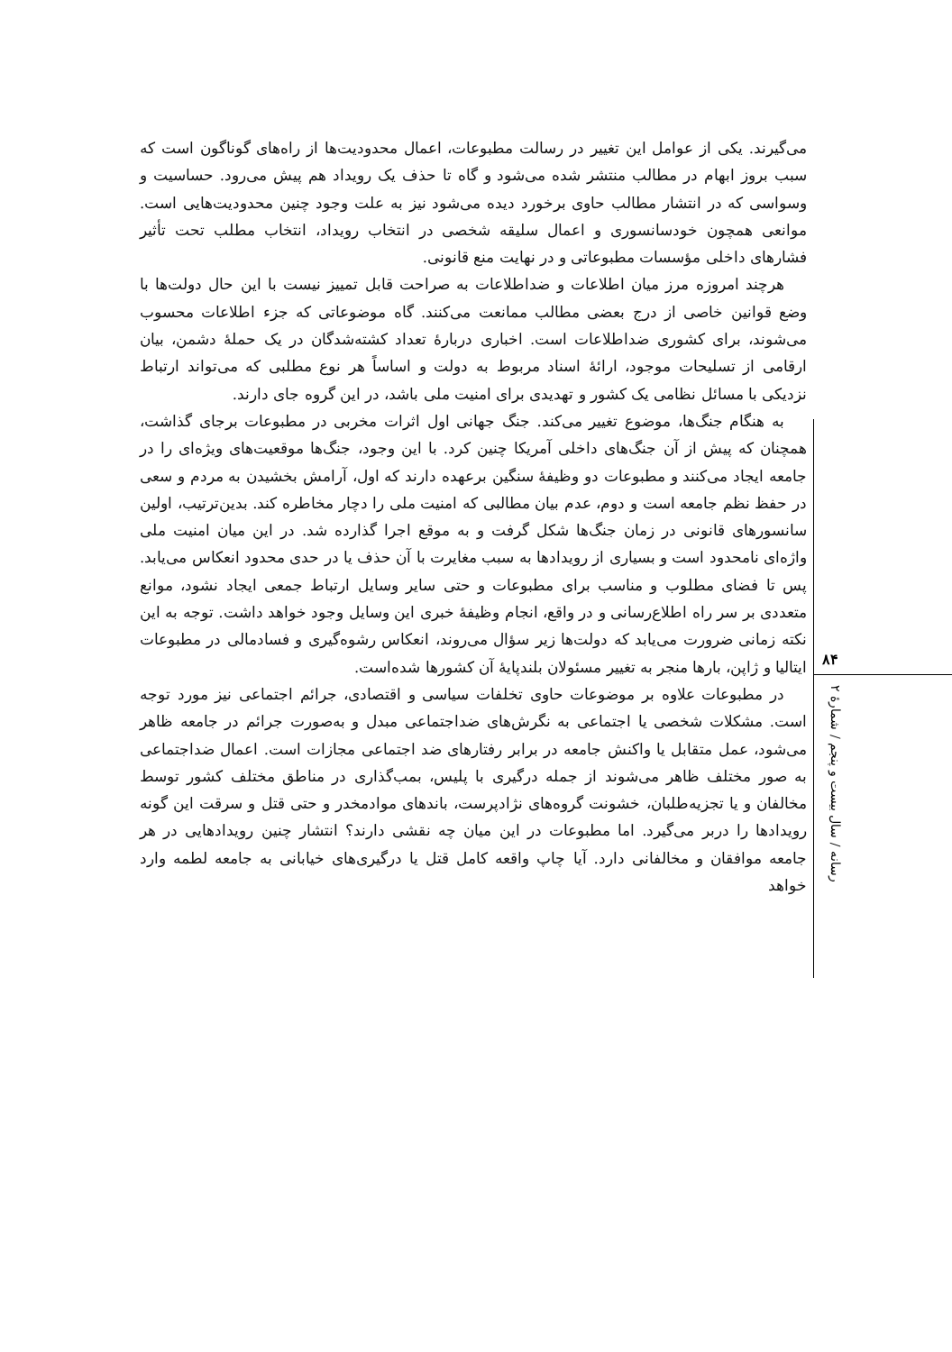۸۴
رسانه / سال بیست و پنجم / شمارهٔ ۲
می‌گیرند. یکی از عوامل این تغییر در رسالت مطبوعات، اعمال محدودیت‌ها از راه‌های گوناگون است که سبب بروز ابهام در مطالب منتشر شده می‌شود و گاه تا حذف یک رویداد هم پیش می‌رود. حساسیت و وسواسی که در انتشار مطالب حاوی برخورد دیده می‌شود نیز به علت وجود چنین محدودیت‌هایی است. موانعی همچون خودسانسوری و اعمال سلیقه شخصی در انتخاب رویداد، انتخاب مطلب تحت تأثیر فشارهای داخلی مؤسسات مطبوعاتی و در نهایت منع قانونی.
هرچند امروزه مرز میان اطلاعات و ضداطلاعات به صراحت قابل تمییز نیست با این حال دولت‌ها با وضع قوانین خاصی از درج بعضی مطالب ممانعت می‌کنند. گاه موضوعاتی که جزء اطلاعات محسوب می‌شوند، برای کشوری ضداطلاعات است. اخباری دربارهٔ تعداد کشته‌شدگان در یک حملهٔ دشمن، بیان ارقامی از تسلیحات موجود، ارائهٔ اسناد مربوط به دولت و اساساً هر نوع مطلبی که می‌تواند ارتباط نزدیکی با مسائل نظامی یک کشور و تهدیدی برای امنیت ملی باشد، در این گروه جای دارند.
به هنگام جنگ‌ها، موضوع تغییر می‌کند. جنگ جهانی اول اثرات مخربی در مطبوعات برجای گذاشت، همچنان که پیش از آن جنگ‌های داخلی آمریکا چنین کرد. با این وجود، جنگ‌ها موقعیت‌های ویژه‌ای را در جامعه ایجاد می‌کنند و مطبوعات دو وظیفهٔ سنگین برعهده دارند که اول، آرامش بخشیدن به مردم و سعی در حفظ نظم جامعه است و دوم، عدم بیان مطالبی که امنیت ملی را دچار مخاطره کند. بدین‌ترتیب، اولین سانسورهای قانونی در زمان جنگ‌ها شکل گرفت و به موقع اجرا گذارده شد. در این میان امنیت ملی واژه‌ای نامحدود است و بسیاری از رویدادها به سبب مغایرت با آن حذف یا در حدی محدود انعکاس می‌یابد. پس تا فضای مطلوب و مناسب برای مطبوعات و حتی سایر وسایل ارتباط جمعی ایجاد نشود، موانع متعددی بر سر راه اطلاع‌رسانی و در واقع، انجام وظیفهٔ خبری این وسایل وجود خواهد داشت. توجه به این نکته زمانی ضرورت می‌یابد که دولت‌ها زیر سؤال می‌روند، انعکاس رشوه‌گیری و فسادمالی در مطبوعات ایتالیا و ژاپن، بارها منجر به تغییر مسئولان بلندپایهٔ آن کشورها شده‌است.
در مطبوعات علاوه بر موضوعات حاوی تخلفات سیاسی و اقتصادی، جرائم اجتماعی نیز مورد توجه است. مشکلات شخصی یا اجتماعی به نگرش‌های ضداجتماعی مبدل و به‌صورت جرائم در جامعه ظاهر می‌شود، عمل متقابل یا واکنش جامعه در برابر رفتارهای ضد اجتماعی مجازات است. اعمال ضداجتماعی به صور مختلف ظاهر می‌شوند از جمله درگیری با پلیس، بمب‌گذاری در مناطق مختلف کشور توسط مخالفان و یا تجزیه‌طلبان، خشونت گروه‌های نژادپرست، باندهای موادمخدر و حتی قتل و سرقت این گونه رویدادها را دربر می‌گیرد. اما مطبوعات در این میان چه نقشی دارند؟ انتشار چنین رویدادهایی در هر جامعه موافقان و مخالفانی دارد. آیا چاپ واقعه کامل قتل یا درگیری‌های خیابانی به جامعه لطمه وارد خواهد